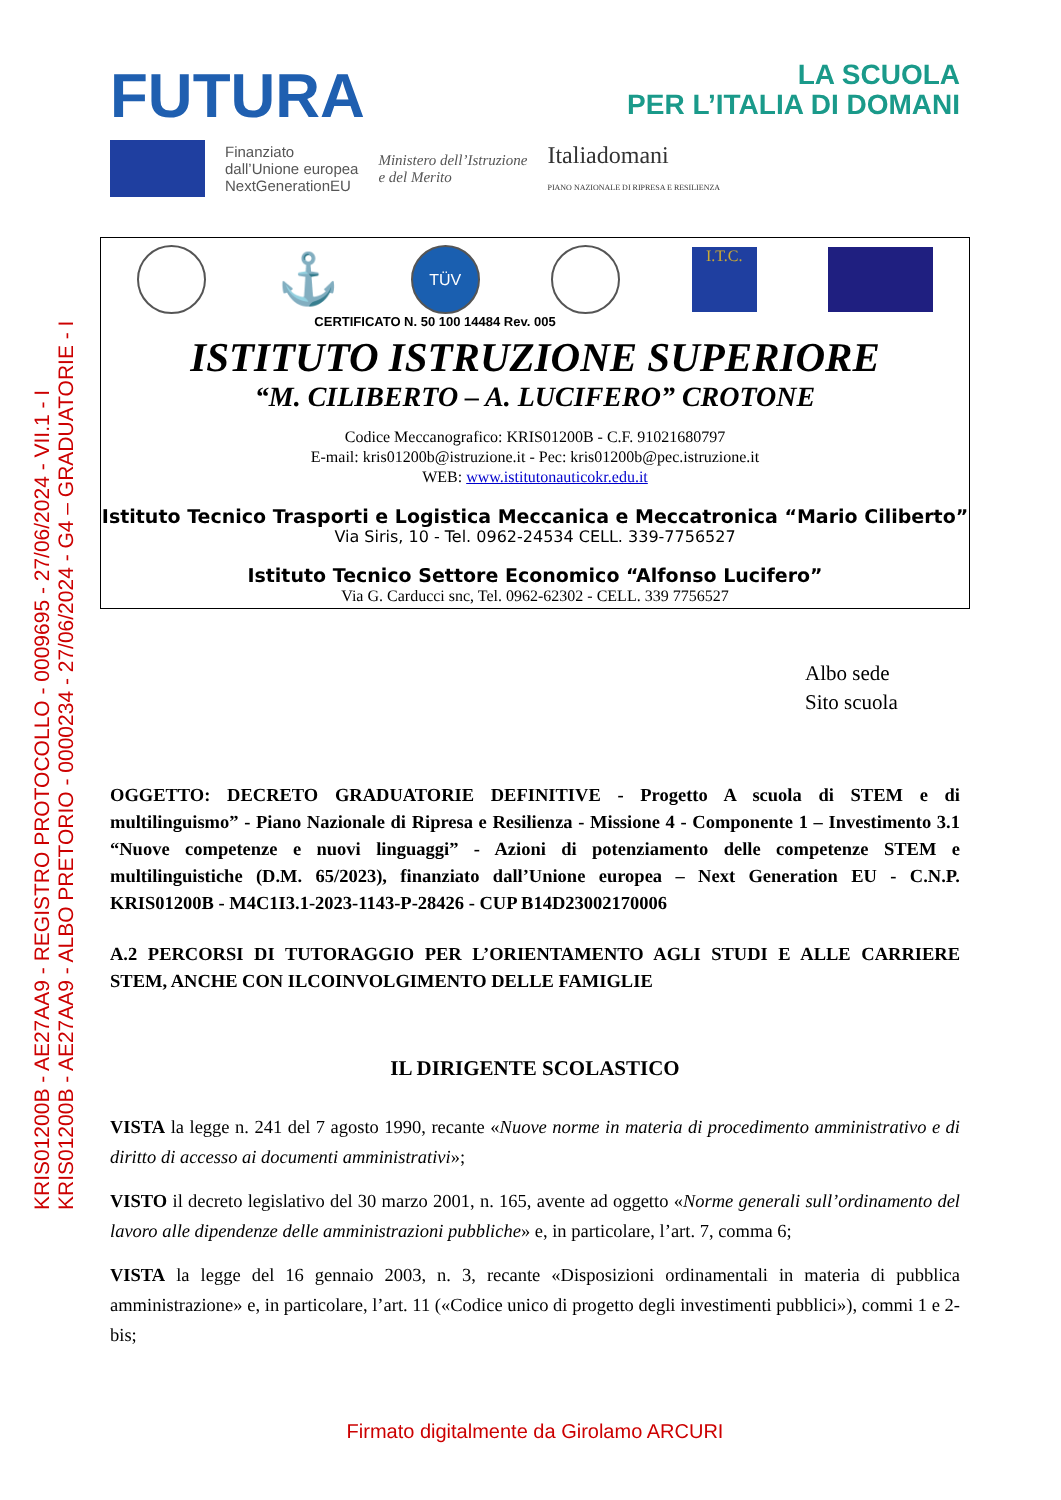KRIS01200B - AE27AA9 - REGISTRO PROTOCOLLO - 0009695 - 27/06/2024 - VII.1 - I
KRIS01200B - AE27AA9 - ALBO PRETORIO - 0000234 - 27/06/2024 - G4 – GRADUATORIE - I
FUTURA
LA SCUOLA
PER L’ITALIA DI DOMANI
Finanziato
dall’Unione europea
NextGenerationEU
Ministero dell’Istruzione
e del Merito
Italiadomani
PIANO NAZIONALE DI RIPRESA E RESILIENZA
⚓
TÜV
I.T.C.
CERTIFICATO N. 50 100 14484 Rev. 005
ISTITUTO ISTRUZIONE SUPERIORE
“M. CILIBERTO – A. LUCIFERO” CROTONE
Codice Meccanografico: KRIS01200B - C.F. 91021680797
E-mail: kris01200b@istruzione.it - Pec: kris01200b@pec.istruzione.it
WEB: www.istitutonauticokr.edu.it
Istituto Tecnico Trasporti e Logistica Meccanica e Meccatronica “Mario Ciliberto”
Via Siris, 10 - Tel. 0962-24534 CELL. 339-7756527
Istituto Tecnico Settore Economico “Alfonso Lucifero”
Via G. Carducci snc, Tel. 0962-62302 - CELL. 339 7756527
Albo sede
Sito scuola
OGGETTO: DECRETO GRADUATORIE DEFINITIVE - Progetto A scuola di STEM e di multilinguismo” - Piano Nazionale di Ripresa e Resilienza - Missione 4 - Componente 1 – Investimento 3.1 “Nuove competenze e nuovi linguaggi” - Azioni di potenziamento delle competenze STEM e multilinguistiche (D.M. 65/2023), finanziato dall’Unione europea – Next Generation EU - C.N.P. KRIS01200B - M4C1I3.1-2023-1143-P-28426 - CUP B14D23002170006
A.2 PERCORSI DI TUTORAGGIO PER L’ORIENTAMENTO AGLI STUDI E ALLE CARRIERE STEM, ANCHE CON ILCOINVOLGIMENTO DELLE FAMIGLIE
IL DIRIGENTE SCOLASTICO
VISTA la legge n. 241 del 7 agosto 1990, recante «Nuove norme in materia di procedimento amministrativo e di diritto di accesso ai documenti amministrativi»;
VISTO il decreto legislativo del 30 marzo 2001, n. 165, avente ad oggetto «Norme generali sull’ordinamento del lavoro alle dipendenze delle amministrazioni pubbliche» e, in particolare, l’art. 7, comma 6;
VISTA la legge del 16 gennaio 2003, n. 3, recante «Disposizioni ordinamentali in materia di pubblica amministrazione» e, in particolare, l’art. 11 («Codice unico di progetto degli investimenti pubblici»), commi 1 e 2-bis;
Firmato digitalmente da Girolamo ARCURI